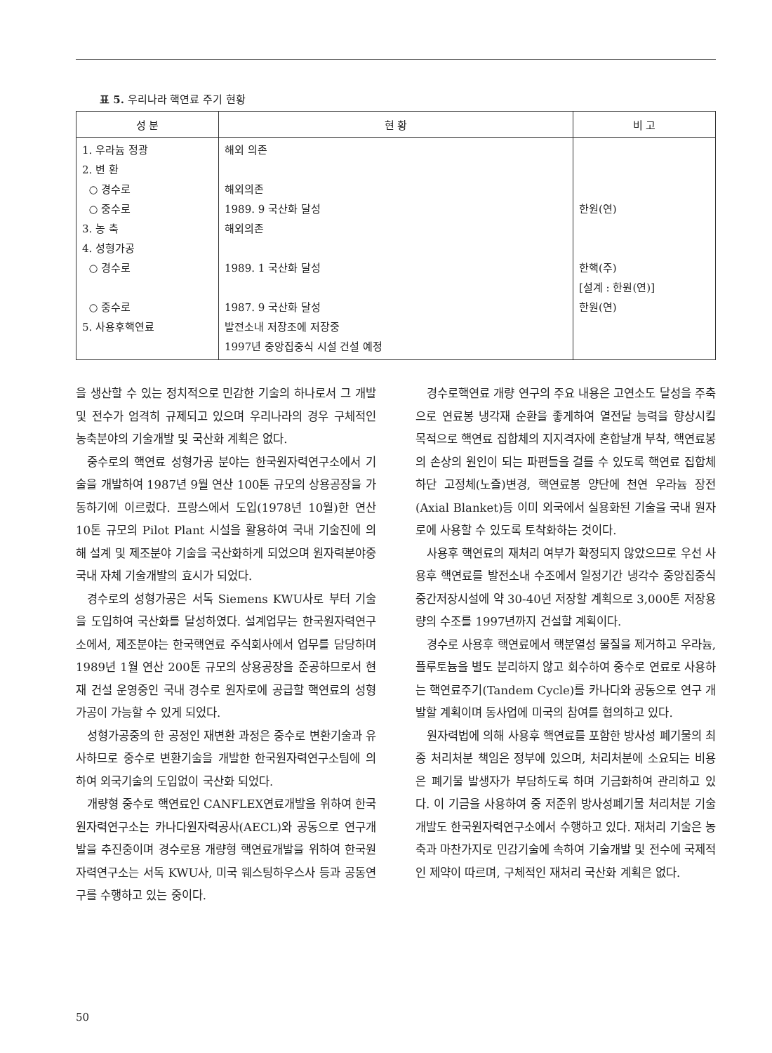표 5. 우리나라 핵연료 주기 현황
| 성 분 | 현 황 | 비 고 |
| --- | --- | --- |
| 1. 우라늄 정광 2. 변 환 ○ 경수로 ○ 중수로 3. 농 축 4. 성형가공 ○ 경수로 ○ 중수로 5. 사용후핵연료 | 해외 의존 해외의존 1989. 9 국산화 달성 해외의존 1989. 1 국산화 달성 1987. 9 국산화 달성 발전소내 저장조에 저장중 1997년 중앙집중식 시설 건설 예정 | 한원(연) 한핵(주) [설계 : 한원(연)] 한원(연) |
을 생산할 수 있는 정치적으로 민감한 기술의 하나로서 그 개발 및 전수가 엄격히 규제되고 있으며 우리나라의 경우 구체적인 농축분야의 기술개발 및 국산화 계획은 없다.
중수로의 핵연료 성형가공 분야는 한국원자력연구소에서 기술을 개발하여 1987년 9월 연산 100톤 규모의 상용공장을 가동하기에 이르렀다. 프랑스에서 도입(1978년 10월)한 연산 10톤 규모의 Pilot Plant 시설을 활용하여 국내 기술진에 의해 설계 및 제조분야 기술을 국산화하게 되었으며 원자력분야중 국내 자체 기술개발의 효시가 되었다.
경수로의 성형가공은 서독 Siemens KWU사로 부터 기술을 도입하여 국산화를 달성하였다. 설계업무는 한국원자력연구소에서, 제조분야는 한국핵연료 주식회사에서 업무를 담당하며 1989년 1월 연산 200톤 규모의 상용공장을 준공하므로서 현재 건설 운영중인 국내 경수로 원자로에 공급할 핵연료의 성형가공이 가능할 수 있게 되었다.
성형가공중의 한 공정인 재변환 과정은 중수로 변환기술과 유사하므로 중수로 변환기술을 개발한 한국원자력연구소팀에 의하여 외국기술의 도입없이 국산화 되었다.
개량형 중수로 핵연료인 CANFLEX연료개발을 위하여 한국원자력연구소는 카나다원자력공사(AECL)와 공동으로 연구개발을 추진중이며 경수로용 개량형 핵연료개발을 위하여 한국원자력연구소는 서독 KWU사, 미국 웨스팅하우스사 등과 공동연구를 수행하고 있는 중이다.
경수로핵연료 개량 연구의 주요 내용은 고연소도 달성을 주축으로 연료봉 냉각재 순환을 좋게하여 열전달 능력을 향상시킬 목적으로 핵연료 집합체의 지지격자에 혼합날개 부착, 핵연료봉의 손상의 원인이 되는 파편들을 걸를 수 있도록 핵연료 집합체 하단 고정체(노즐)변경, 핵연료봉 양단에 천연 우라늄 장전(Axial Blanket)등 이미 외국에서 실용화된 기술을 국내 원자로에 사용할 수 있도록 토착화하는 것이다.
사용후 핵연료의 재처리 여부가 확정되지 않았으므로 우선 사용후 핵연료를 발전소내 수조에서 일정기간 냉각수 중앙집중식 중간저장시설에 약 30-40년 저장할 계획으로 3,000톤 저장용량의 수조를 1997년까지 건설할 계획이다.
경수로 사용후 핵연료에서 핵분열성 물질을 제거하고 우라늄, 플루토늄을 별도 분리하지 않고 회수하여 중수로 연료로 사용하는 핵연료주기(Tandem Cycle)를 카나다와 공동으로 연구 개발할 계획이며 동사업에 미국의 참여를 협의하고 있다.
원자력법에 의해 사용후 핵연료를 포함한 방사성 폐기물의 최종 처리처분 책임은 정부에 있으며, 처리처분에 소요되는 비용은 폐기물 발생자가 부담하도록 하며 기금화하여 관리하고 있다. 이 기금을 사용하여 중 저준위 방사성폐기물 처리처분 기술개발도 한국원자력연구소에서 수행하고 있다. 재처리 기술은 농축과 마찬가지로 민감기술에 속하여 기술개발 및 전수에 국제적인 제약이 따르며, 구체적인 재처리 국산화 계획은 없다.
50